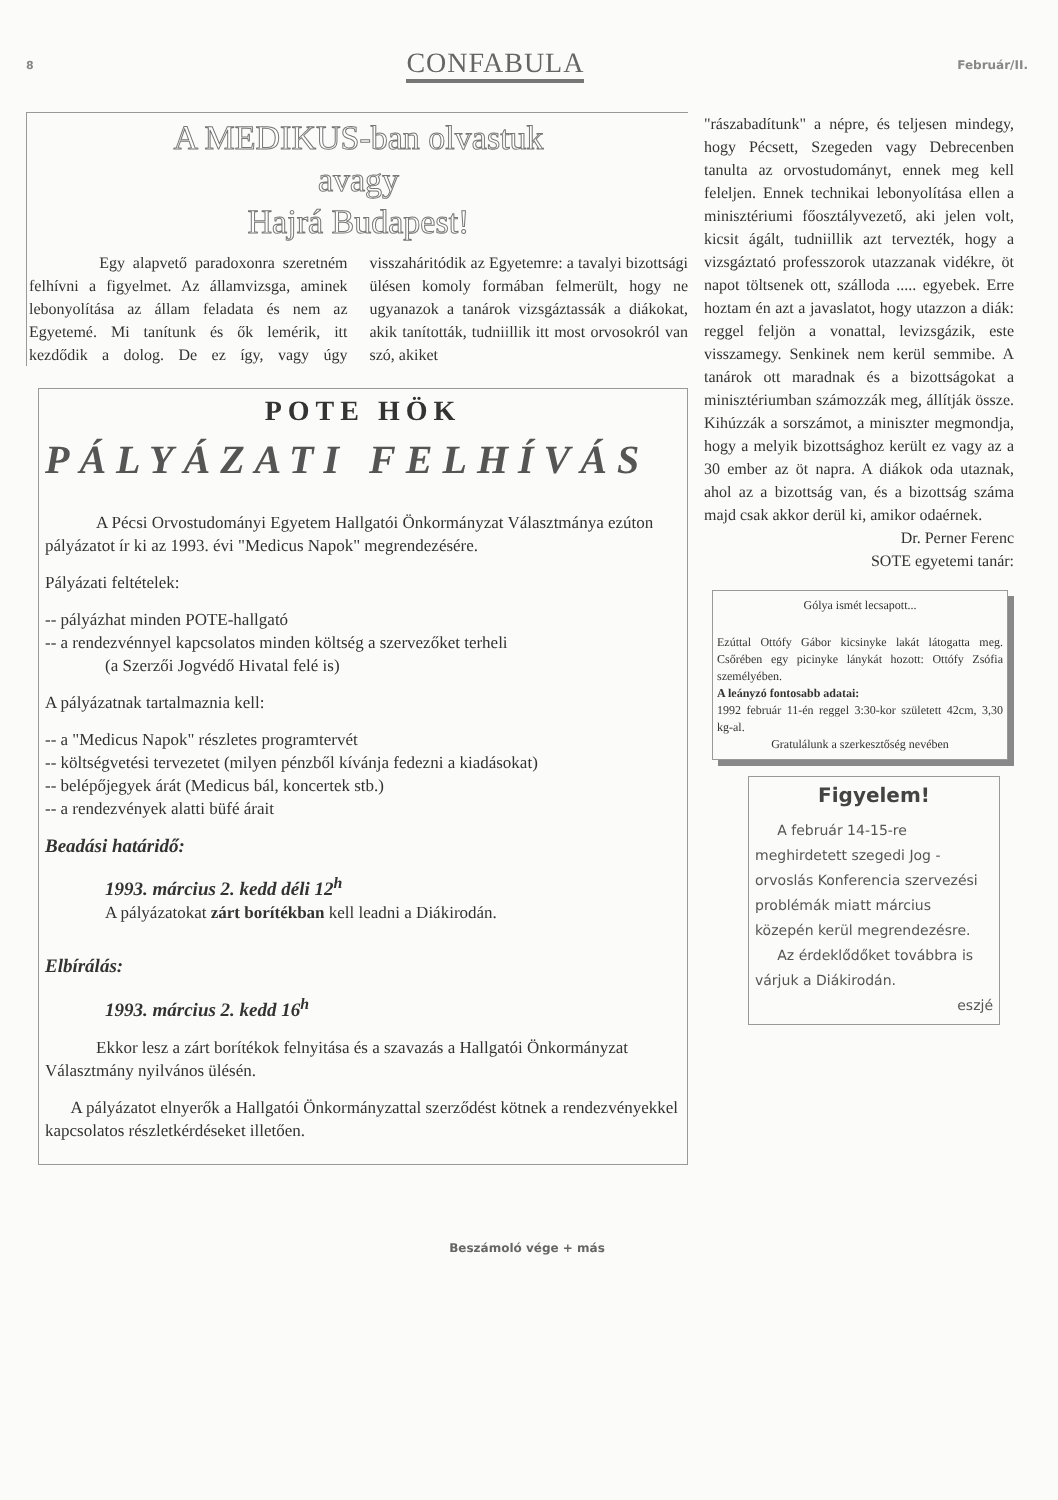8 CONFABULA Február/II.
A MEDIKUS-ban olvastuk
avagy
Hajrá Budapest!
Egy alapvető paradoxonra szeretném felhívni a figyelmet. Az államvizsga, aminek lebonyolítása az állam feladata és nem az Egyetemé. Mi tanítunk és ők lemérik, itt kezdődik a dolog. De ez így, vagy úgy visszaháritódik az Egyetemre: a tavalyi bizottsági ülésen komoly formában felmerült, hogy ne ugyanazok a tanárok vizsgáztassák a diákokat, akik tanították, tudniillik itt most orvosokról van szó, akiket
POTE HÖK
PÁLYÁZATI FELHÍVÁS
A Pécsi Orvostudományi Egyetem Hallgatói Önkormányzat Választmánya ezúton pályázatot ír ki az 1993. évi "Medicus Napok" megrendezésére.
Pályázati feltételek:
-- pályázhat minden POTE-hallgató
-- a rendezvénnyel kapcsolatos minden költség a szervezőket terheli
(a Szerzői Jogvédő Hivatal felé is)
A pályázatnak tartalmaznia kell:
-- a "Medicus Napok" részletes programtervét
-- költségvetési tervezetet (milyen pénzből kívánja fedezni a kiadásokat)
-- belépőjegyek árát (Medicus bál, koncertek stb.)
-- a rendezvények alatti büfé árait
Beadási határidő:
1993. március 2. kedd déli 12<sup>h</sup>
A pályázatokat zárt borítékban kell leadni a Diákirodán.
Elbírálás:
1993. március 2. kedd 16<sup>h</sup>
Ekkor lesz a zárt borítékok felnyitása és a szavazás a Hallgatói Önkormányzat Választmány nyilvános ülésén.
A pályázatot elnyerők a Hallgatói Önkormányzattal szerződést kötnek a rendezvényekkel kapcsolatos részletkérdéseket illetően.
"rászabadítunk" a népre, és teljesen mindegy, hogy Pécsett, Szegeden vagy Debrecenben tanulta az orvostudományt, ennek meg kell feleljen. Ennek technikai lebonyolítása ellen a minisztériumi főosztályvezető, aki jelen volt, kicsit ágált, tudniillik azt tervezték, hogy a vizsgáztató professzorok utazzanak vidékre, öt napot töltsenek ott, szálloda ..... egyebek. Erre hoztam én azt a javaslatot, hogy utazzon a diák: reggel feljön a vonattal, levizsgázik, este visszamegy. Senkinek nem kerül semmibe. A tanárok ott maradnak és a bizottságokat a minisztériumban számozzák meg, állítják össze. Kihúzzák a sorszámot, a miniszter megmondja, hogy a melyik bizottsághoz került ez vagy az a 30 ember az öt napra. A diákok oda utaznak, ahol az a bizottság van, és a bizottság száma majd csak akkor derül ki, amikor odaérnek.
Dr. Perner Ferenc
SOTE egyetemi tanár:
Gólya ismét lecsapott...
Ezúttal Ottófy Gábor kicsinyke lakát látogatta meg. Csőrében egy picinyke lánykát hozott: Ottófy Zsófia személyében.
A leányzó fontosabb adatai:
1992 február 11-én reggel 3:30-kor született 42cm, 3,30 kg-al.
Gratulálunk a szerkesztőség nevében
Figyelem!
A február 14-15-re meghirdetett szegedi Jog - orvoslás Konferencia szervezési problémák miatt március közepén kerül megrendezésre.
Az érdeklődőket továbbra is várjuk a Diákirodán.
eszjé
Beszámoló vége + más